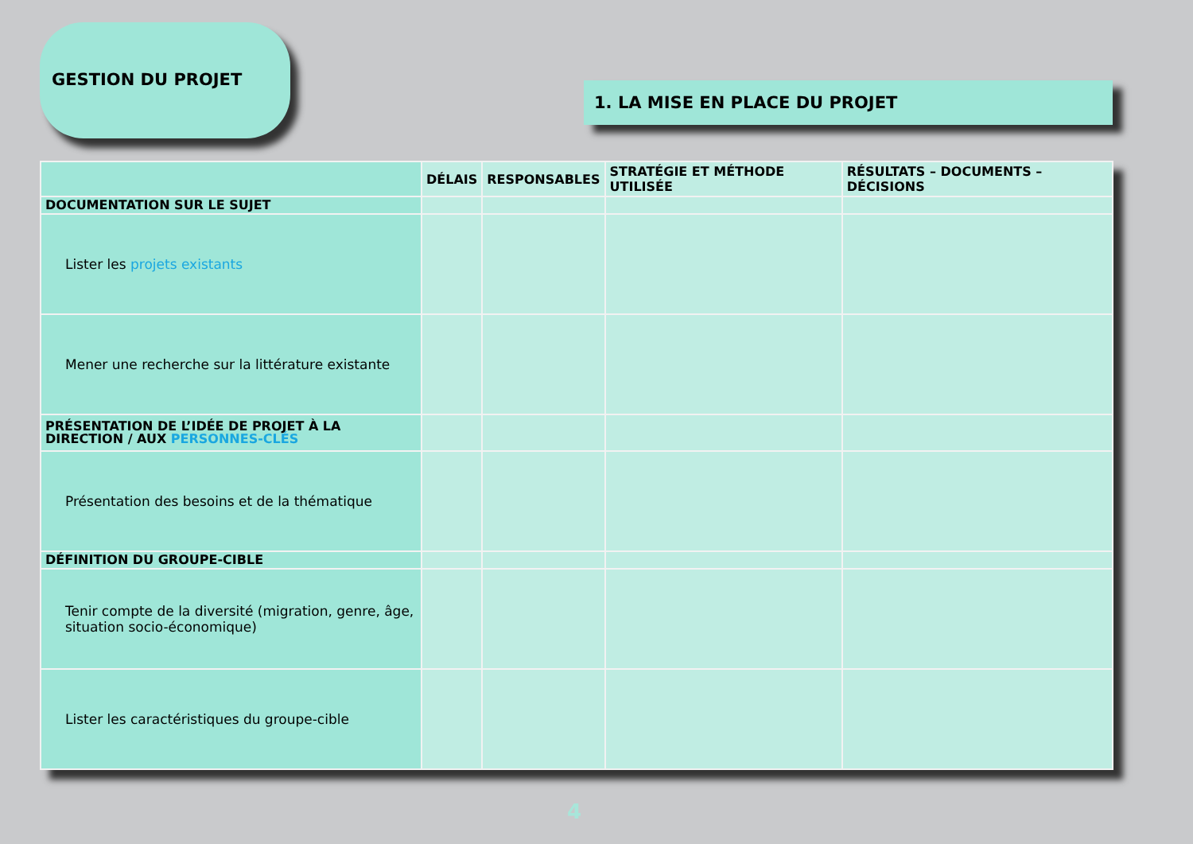GESTION DU PROJET
1. LA MISE EN PLACE DU PROJET
| | DÉLAIS | RESPONSABLES | STRATÉGIE ET MÉTHODE UTILISÉE | RÉSULTATS – DOCUMENTS – DÉCISIONS |
| --- | --- | --- | --- | --- |
| DOCUMENTATION SUR LE SUJET | | | | |
| Lister les projets existants | | | | |
| Mener une recherche sur la littérature existante | | | | |
| PRÉSENTATION DE L’IDÉE DE PROJET À LA DIRECTION / AUX PERSONNES-CLÉS | | | | |
| Présentation des besoins et de la thématique | | | | |
| DÉFINITION DU GROUPE-CIBLE | | | | |
| Tenir compte de la diversité (migration, genre, âge, situation socio-économique) | | | | |
| Lister les caractéristiques du groupe-cible | | | | |
4